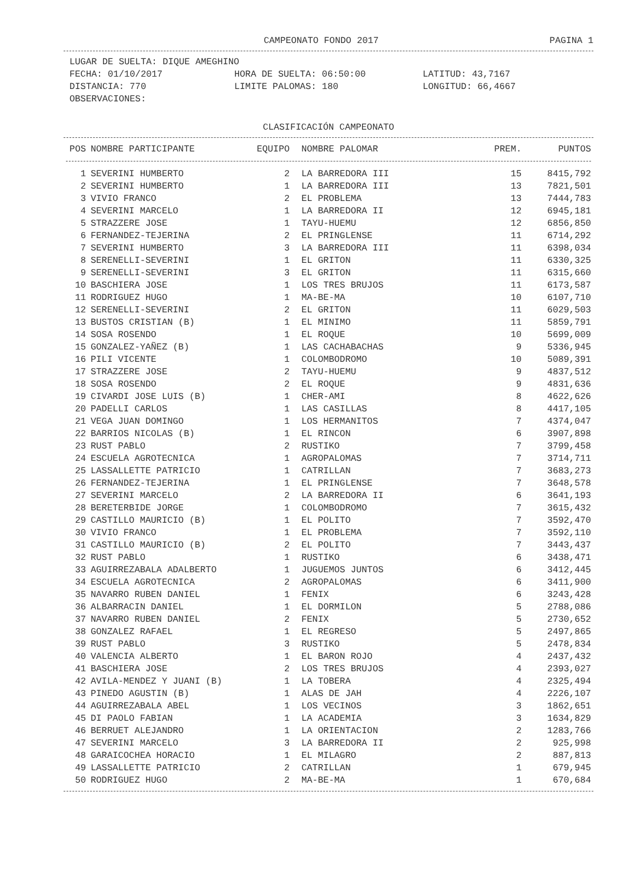CAMPEONATO FONDO 2017 PAGINA 1
LUGAR DE SUELTA: DIQUE AMEGHINO
FECHA: 01/10/2017 HORA DE SUELTA: 06:50:00 LATITUD: 43,7167
DISTANCIA: 770 LIMITE PALOMAS: 180 LONGITUD: 66,4667
OBSERVACIONES:
CLASIFICACIÓN CAMPEONATO
| POS | NOMBRE PARTICIPANTE | EQUIPO | NOMBRE PALOMAR | PREM. | PUNTOS |
| --- | --- | --- | --- | --- | --- |
| 1 | SEVERINI HUMBERTO | 2 | LA BARREDORA III | 15 | 8415,792 |
| 2 | SEVERINI HUMBERTO | 1 | LA BARREDORA III | 13 | 7821,501 |
| 3 | VIVIO FRANCO | 2 | EL PROBLEMA | 13 | 7444,783 |
| 4 | SEVERINI MARCELO | 1 | LA BARREDORA II | 12 | 6945,181 |
| 5 | STRAZZERE JOSE | 1 | TAYU-HUEMU | 12 | 6856,850 |
| 6 | FERNANDEZ-TEJERINA | 2 | EL PRINGLENSE | 11 | 6714,292 |
| 7 | SEVERINI HUMBERTO | 3 | LA BARREDORA III | 11 | 6398,034 |
| 8 | SERENELLI-SEVERINI | 1 | EL GRITON | 11 | 6330,325 |
| 9 | SERENELLI-SEVERINI | 3 | EL GRITON | 11 | 6315,660 |
| 10 | BASCHIERA JOSE | 1 | LOS TRES BRUJOS | 11 | 6173,587 |
| 11 | RODRIGUEZ HUGO | 1 | MA-BE-MA | 10 | 6107,710 |
| 12 | SERENELLI-SEVERINI | 2 | EL GRITON | 11 | 6029,503 |
| 13 | BUSTOS CRISTIAN (B) | 1 | EL MINIMO | 11 | 5859,791 |
| 14 | SOSA ROSENDO | 1 | EL ROQUE | 10 | 5699,009 |
| 15 | GONZALEZ-YAÑEZ (B) | 1 | LAS CACHABACHAS | 9 | 5336,945 |
| 16 | PILI VICENTE | 1 | COLOMBODROMO | 10 | 5089,391 |
| 17 | STRAZZERE JOSE | 2 | TAYU-HUEMU | 9 | 4837,512 |
| 18 | SOSA ROSENDO | 2 | EL ROQUE | 9 | 4831,636 |
| 19 | CIVARDI JOSE LUIS (B) | 1 | CHER-AMI | 8 | 4622,626 |
| 20 | PADELLI CARLOS | 1 | LAS CASILLAS | 8 | 4417,105 |
| 21 | VEGA JUAN DOMINGO | 1 | LOS HERMANITOS | 7 | 4374,047 |
| 22 | BARRIOS NICOLAS (B) | 1 | EL RINCON | 6 | 3907,898 |
| 23 | RUST PABLO | 2 | RUSTIKO | 7 | 3799,458 |
| 24 | ESCUELA AGROTECNICA | 1 | AGROPALOMAS | 7 | 3714,711 |
| 25 | LASSALLETTE PATRICIO | 1 | CATRILLAN | 7 | 3683,273 |
| 26 | FERNANDEZ-TEJERINA | 1 | EL PRINGLENSE | 7 | 3648,578 |
| 27 | SEVERINI MARCELO | 2 | LA BARREDORA II | 6 | 3641,193 |
| 28 | BERETERBIDE JORGE | 1 | COLOMBODROMO | 7 | 3615,432 |
| 29 | CASTILLO MAURICIO (B) | 1 | EL POLITO | 7 | 3592,470 |
| 30 | VIVIO FRANCO | 1 | EL PROBLEMA | 7 | 3592,110 |
| 31 | CASTILLO MAURICIO (B) | 2 | EL POLITO | 7 | 3443,437 |
| 32 | RUST PABLO | 1 | RUSTIKO | 6 | 3438,471 |
| 33 | AGUIRREZABALA ADALBERTO | 1 | JUGUEMOS JUNTOS | 6 | 3412,445 |
| 34 | ESCUELA AGROTECNICA | 2 | AGROPALOMAS | 6 | 3411,900 |
| 35 | NAVARRO RUBEN DANIEL | 1 | FENIX | 6 | 3243,428 |
| 36 | ALBARRACIN DANIEL | 1 | EL DORMILON | 5 | 2788,086 |
| 37 | NAVARRO RUBEN DANIEL | 2 | FENIX | 5 | 2730,652 |
| 38 | GONZALEZ RAFAEL | 1 | EL REGRESO | 5 | 2497,865 |
| 39 | RUST PABLO | 3 | RUSTIKO | 5 | 2478,834 |
| 40 | VALENCIA ALBERTO | 1 | EL BARON ROJO | 4 | 2437,432 |
| 41 | BASCHIERA JOSE | 2 | LOS TRES BRUJOS | 4 | 2393,027 |
| 42 | AVILA-MENDEZ Y JUANI (B) | 1 | LA TOBERA | 4 | 2325,494 |
| 43 | PINEDO AGUSTIN (B) | 1 | ALAS DE JAH | 4 | 2226,107 |
| 44 | AGUIRREZABALA ABEL | 1 | LOS VECINOS | 3 | 1862,651 |
| 45 | DI PAOLO FABIAN | 1 | LA ACADEMIA | 3 | 1634,829 |
| 46 | BERRUET ALEJANDRO | 1 | LA ORIENTACION | 2 | 1283,766 |
| 47 | SEVERINI MARCELO | 3 | LA BARREDORA II | 2 | 925,998 |
| 48 | GARAICOCHEA HORACIO | 1 | EL MILAGRO | 2 | 887,813 |
| 49 | LASSALLETTE PATRICIO | 2 | CATRILLAN | 1 | 679,945 |
| 50 | RODRIGUEZ HUGO | 2 | MA-BE-MA | 1 | 670,684 |